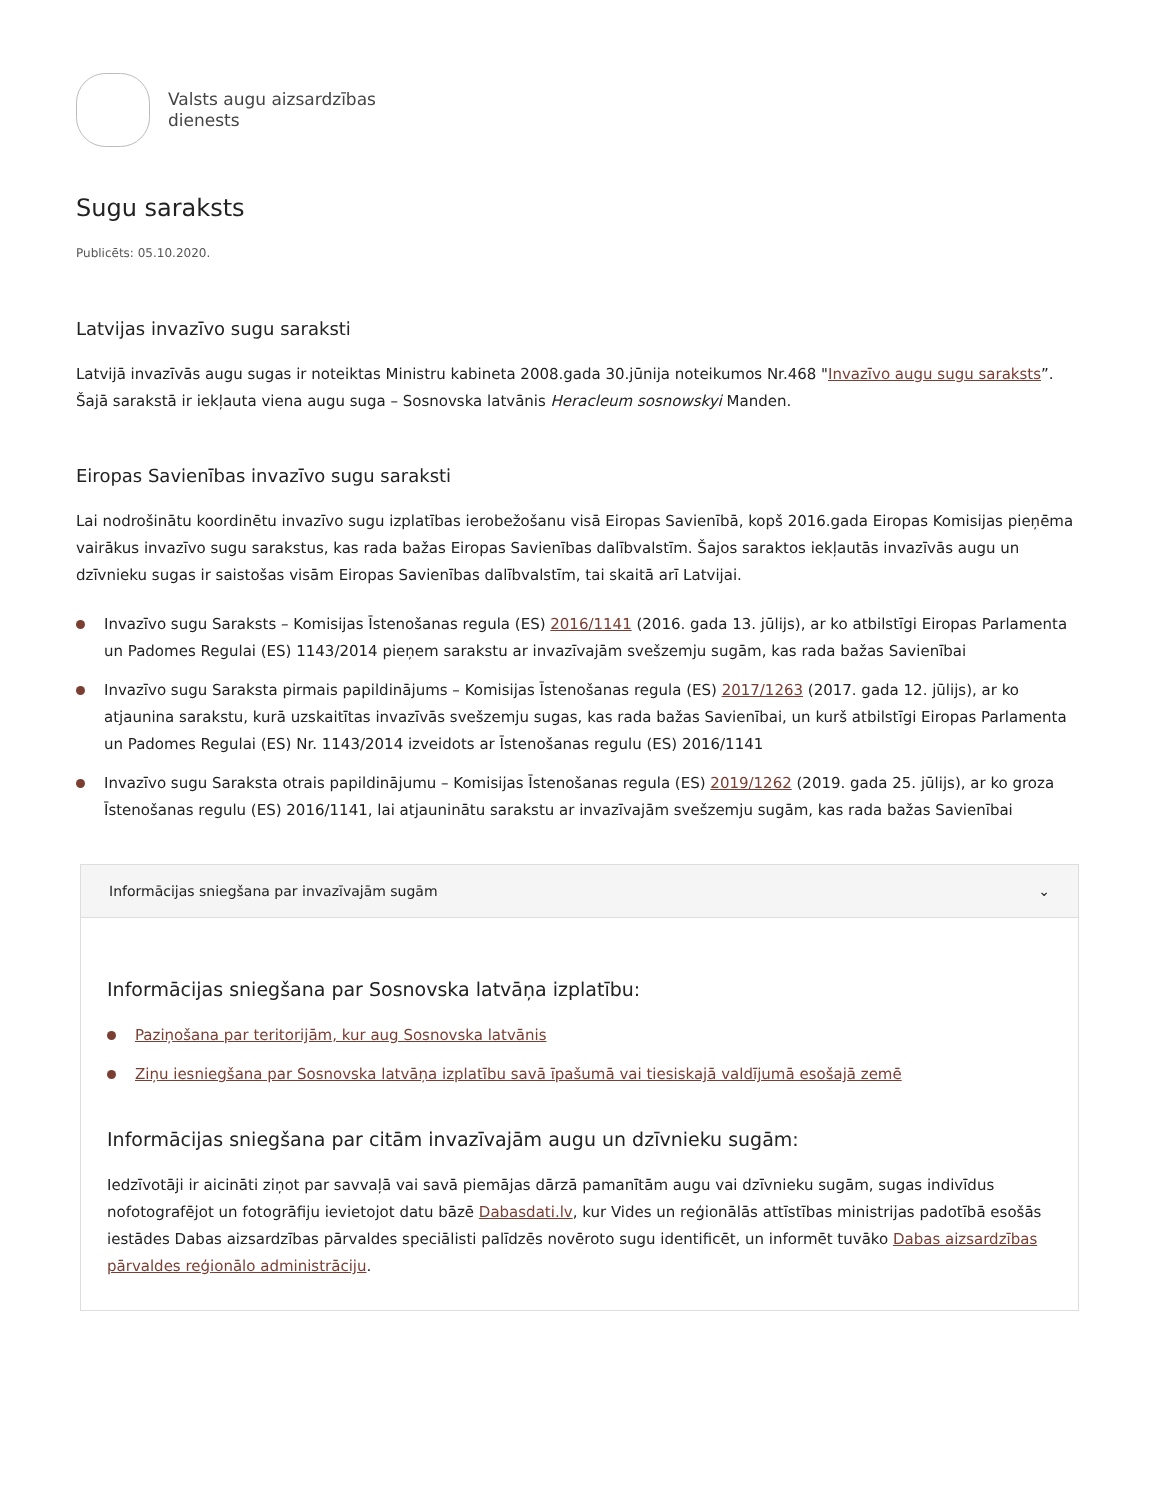Valsts augu aizsardzības
dienests
Sugu saraksts
Publicēts: 05.10.2020.
Latvijas invazīvo sugu saraksti
Latvijā invazīvās augu sugas ir noteiktas Ministru kabineta 2008.gada 30.jūnija noteikumos Nr.468 "Invazīvo augu sugu saraksts”. Šajā sarakstā ir iekļauta viena augu suga – Sosnovska latvānis Heracleum sosnowskyi Manden.
Eiropas Savienības invazīvo sugu saraksti
Lai nodrošinātu koordinētu invazīvo sugu izplatības ierobežošanu visā Eiropas Savienībā, kopš 2016.gada Eiropas Komisijas pieņēma vairākus invazīvo sugu sarakstus, kas rada bažas Eiropas Savienības dalībvalstīm. Šajos saraktos iekļautās invazīvās augu un dzīvnieku sugas ir saistošas visām Eiropas Savienības dalībvalstīm, tai skaitā arī Latvijai.
Invazīvo sugu Saraksts – Komisijas Īstenošanas regula (ES) 2016/1141 (2016. gada 13. jūlijs), ar ko atbilstīgi Eiropas Parlamenta un Padomes Regulai (ES) 1143/2014 pieņem sarakstu ar invazīvajām svešzemju sugām, kas rada bažas Savienībai
Invazīvo sugu Saraksta pirmais papildinājums – Komisijas Īstenošanas regula (ES) 2017/1263 (2017. gada 12. jūlijs), ar ko atjaunina sarakstu, kurā uzskaitītas invazīvās svešzemju sugas, kas rada bažas Savienībai, un kurš atbilstīgi Eiropas Parlamenta un Padomes Regulai (ES) Nr. 1143/2014 izveidots ar Īstenošanas regulu (ES) 2016/1141
Invazīvo sugu Saraksta otrais papildinājumu – Komisijas Īstenošanas regula (ES) 2019/1262 (2019. gada 25. jūlijs), ar ko groza Īstenošanas regulu (ES) 2016/1141, lai atjauninātu sarakstu ar invazīvajām svešzemju sugām, kas rada bažas Savienībai
Informācijas sniegšana par invazīvajām sugām ⌄
Informācijas sniegšana par Sosnovska latvāņa izplatību:
Paziņošana par teritorijām, kur aug Sosnovska latvānis
Ziņu iesniegšana par Sosnovska latvāņa izplatību savā īpašumā vai tiesiskajā valdījumā esošajā zemē
Informācijas sniegšana par citām invazīvajām augu un dzīvnieku sugām:
Iedzīvotāji ir aicināti ziņot par savvaļā vai savā piemājas dārzā pamanītām augu vai dzīvnieku sugām, sugas indivīdus nofotografējot un fotogrāfiju ievietojot datu bāzē Dabasdati.lv, kur Vides un reģionālās attīstības ministrijas padotībā esošās iestādes Dabas aizsardzības pārvaldes speciālisti palīdzēs novēroto sugu identificēt, un informēt tuvāko Dabas aizsardzības pārvaldes reģionālo administrāciju.